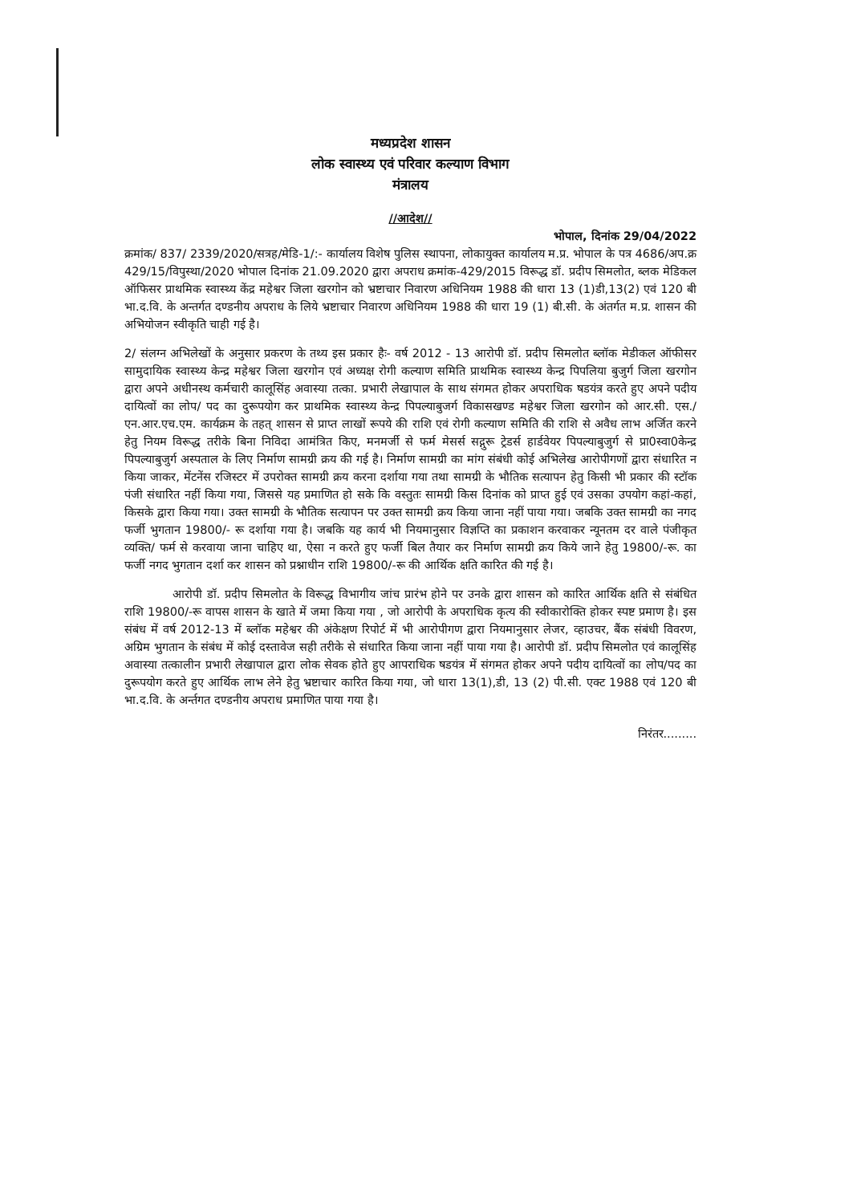मध्यप्रदेश शासन
लोक स्वास्थ्य एवं परिवार कल्याण विभाग
मंत्रालय
//आदेश//
भोपाल, दिनांक 29/04/2022
क्रमांक/ 837/ 2339/2020/सत्रह/मेडि-1/:- कार्यालय विशेष पुलिस स्थापना, लोकायुक्त कार्यालय म.प्र. भोपाल के पत्र 4686/अप.क्र 429/15/विपुस्था/2020 भोपाल दिनांक 21.09.2020 द्वारा अपराध क्रमांक-429/2015 विरूद्ध डॉ. प्रदीप सिमलोत, ब्लक मेडिकल ऑफिसर प्राथमिक स्वास्थ्य केंद्र महेश्वर जिला खरगोन को भ्रष्टाचार निवारण अधिनियम 1988 की धारा 13 (1)डी,13(2) एवं 120 बी भा.द.वि. के अन्तर्गत दण्डनीय अपराध के लिये भ्रष्टाचार निवारण अधिनियम 1988 की धारा 19 (1) बी.सी. के अंतर्गत म.प्र. शासन की अभियोजन स्वीकृति चाही गई है।
2/ संलग्न अभिलेखों के अनुसार प्रकरण के तथ्य इस प्रकार हैः- वर्ष 2012 - 13 आरोपी डॉ. प्रदीप सिमलोत ब्लॉक मेडीकल ऑफीसर सामुदायिक स्वास्थ्य केन्द्र महेश्वर जिला खरगोन एवं अध्यक्ष रोगी कल्याण समिति प्राथमिक स्वास्थ्य केन्द्र पिपलिया बुजुर्ग जिला खरगोन द्वारा अपने अधीनस्थ कर्मचारी कालूसिंह अवास्या तत्का. प्रभारी लेखापाल के साथ संगमत होकर अपराधिक षडयंत्र करते हुए अपने पदीय दायित्वों का लोप/ पद का दुरूपयोग कर प्राथमिक स्वास्थ्य केन्द्र पिपल्याबुजर्ग विकासखण्ड महेश्वर जिला खरगोन को आर.सी. एस./एन.आर.एच.एम. कार्यक्रम के तहत् शासन से प्राप्त लाखों रूपये की राशि एवं रोगी कल्याण समिति की राशि से अवैध लाभ अर्जित करने हेतु नियम विरूद्ध तरीके बिना निविदा आमंत्रित किए, मनमर्जी से फर्म मेसर्स सद्गुरू ट्रेडर्स हार्डवेयर पिपल्याबुजुर्ग से प्रा0स्वा0केन्द्र पिपल्याबुजुर्ग अस्पताल के लिए निर्माण सामग्री क्रय की गई है। निर्माण सामग्री का मांग संबंधी कोई अभिलेख आरोपीगणों द्वारा संधारित न किया जाकर, मेंटनेंस रजिस्टर में उपरोक्त सामग्री क्रय करना दर्शाया गया तथा सामग्री के भौतिक सत्यापन हेतु किसी भी प्रकार की स्टॉक पंजी संधारित नहीं किया गया, जिससे यह प्रमाणित हो सके कि वस्तुतः सामग्री किस दिनांक को प्राप्त हुई एवं उसका उपयोग कहां-कहां, किसके द्वारा किया गया। उक्त सामग्री के भौतिक सत्यापन पर उक्त सामग्री क्रय किया जाना नहीं पाया गया। जबकि उक्त सामग्री का नगद फर्जी भुगतान 19800/- रू दर्शाया गया है। जबकि यह कार्य भी नियमानुसार विज्ञप्ति का प्रकाशन करवाकर न्यूनतम दर वाले पंजीकृत व्यक्ति/ फर्म से करवाया जाना चाहिए था, ऐसा न करते हुए फर्जी बिल तैयार कर निर्माण सामग्री क्रय किये जाने हेतु 19800/-रू. का फर्जी नगद भुगतान दर्शा कर शासन को प्रश्नाधीन राशि 19800/-रू की आर्थिक क्षति कारित की गई है।
आरोपी डॉ. प्रदीप सिमलोत के विरूद्ध विभागीय जांच प्रारंभ होने पर उनके द्वारा शासन को कारित आर्थिक क्षति से संबंधित राशि 19800/-रू वापस शासन के खाते में जमा किया गया , जो आरोपी के अपराधिक कृत्य की स्वीकारोक्ति होकर स्पष्ट प्रमाण है। इस संबंध में वर्ष 2012-13 में ब्लॉक महेश्वर की अंकेक्षण रिपोर्ट में भी आरोपीगण द्वारा नियमानुसार लेजर, व्हाउचर, बैंक संबंधी विवरण, अग्रिम भुगतान के संबंध में कोई दस्तावेज सही तरीके से संधारित किया जाना नहीं पाया गया है। आरोपी डॉ. प्रदीप सिमलोत एवं कालूसिंह अवास्या तत्कालीन प्रभारी लेखापाल द्वारा लोक सेवक होते हुए आपराधिक षडयंत्र में संगमत होकर अपने पदीय दायित्वों का लोप/पद का दुरूपयोग करते हुए आर्थिक लाभ लेने हेतु भ्रष्टाचार कारित किया गया, जो धारा 13(1),डी, 13 (2) पी.सी. एक्ट 1988 एवं 120 बी भा.द.वि. के अर्न्तगत दण्डनीय अपराध प्रमाणित पाया गया है।
निरंतर.........